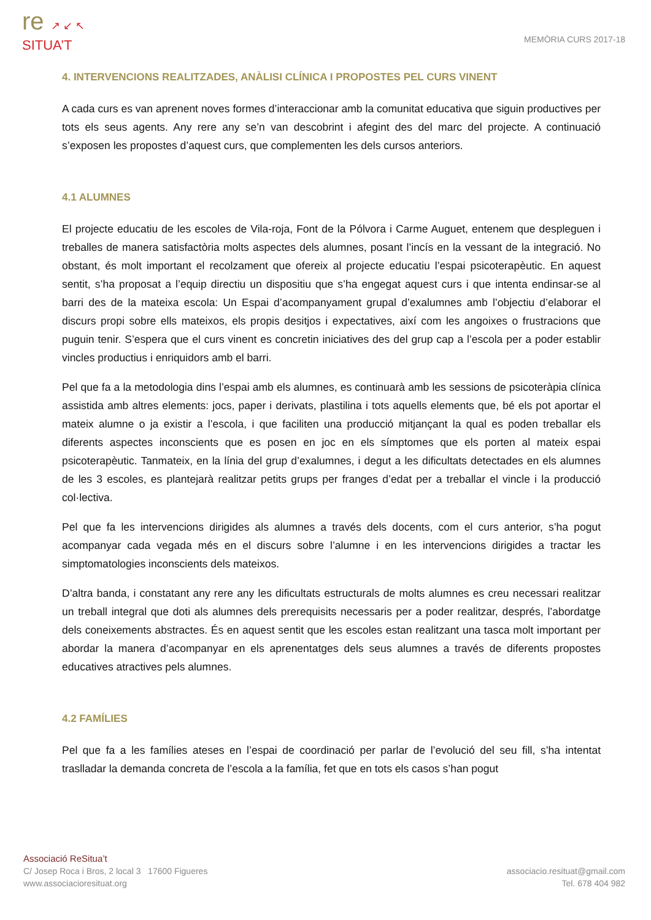re ↗ ↙ ↖
SITUA’T
MEMÒRIA CURS 2017-18
4. INTERVENCIONS REALITZADES, ANÀLISI CLÍNICA I PROPOSTES PEL CURS VINENT
A cada curs es van aprenent noves formes d’interaccionar amb la comunitat educativa que siguin productives per tots els seus agents. Any rere any se’n van descobrint i afegint des del marc del projecte. A continuació s’exposen les propostes d’aquest curs, que complementen les dels cursos anteriors.
4.1 ALUMNES
El projecte educatiu de les escoles de Vila-roja, Font de la Pólvora i Carme Auguet, entenem que despleguen i treballes de manera satisfactòria molts aspectes dels alumnes, posant l’incís en la vessant de la integració. No obstant, és molt important el recolzament que ofereix al projecte educatiu l’espai psicoterapèutic. En aquest sentit, s’ha proposat a l’equip directiu un dispositiu que s’ha engegat aquest curs i que intenta endinsar-se al barri des de la mateixa escola: Un Espai d’acompanyament grupal d’exalumnes amb l’objectiu d’elaborar el discurs propi sobre ells mateixos, els propis desitjos i expectatives, així com les angoixes o frustracions que puguin tenir. S’espera que el curs vinent es concretin iniciatives des del grup cap a l’escola per a poder establir vincles productius i enriquidors amb el barri.
Pel que fa a la metodologia dins l’espai amb els alumnes, es continuarà amb les sessions de psicoteràpia clínica assistida amb altres elements: jocs, paper i derivats, plastilina i tots aquells elements que, bé els pot aportar el mateix alumne o ja existir a l’escola, i que faciliten una producció mitjançant la qual es poden treballar els diferents aspectes inconscients que es posen en joc en els símptomes que els porten al mateix espai psicoterapèutic. Tanmateix, en la línia del grup d’exalumnes, i degut a les dificultats detectades en els alumnes de les 3 escoles, es plantejarà realitzar petits grups per franges d’edat per a treballar el vincle i la producció col·lectiva.
Pel que fa les intervencions dirigides als alumnes a través dels docents, com el curs anterior, s’ha pogut acompanyar cada vegada més en el discurs sobre l’alumne i en les intervencions dirigides a tractar les simptomatologies inconscients dels mateixos.
D’altra banda, i constatant any rere any les dificultats estructurals de molts alumnes es creu necessari realitzar un treball integral que doti als alumnes dels prerequisits necessaris per a poder realitzar, després, l’abordatge dels coneixements abstractes. És en aquest sentit que les escoles estan realitzant una tasca molt important per abordar la manera d’acompanyar en els aprenentatges dels seus alumnes a través de diferents propostes educatives atractives pels alumnes.
4.2 FAMÍLIES
Pel que fa a les famílies ateses en l’espai de coordinació per parlar de l’evolució del seu fill, s’ha intentat traslladar la demanda concreta de l’escola a la família, fet que en tots els casos s’han pogut
Associació ReSitua’t
C/ Josep Roca i Bros, 2 local 3 17600 Figueres
www.associacioresituat.org
associacio.resituat@gmail.com
Tel. 678 404 982